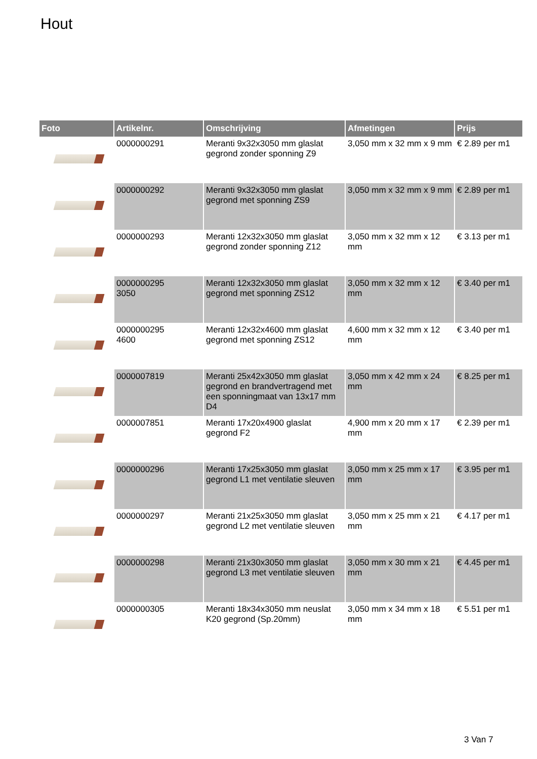Hout
| Foto | Artikelnr. | Omschrijving | Afmetingen | Prijs |
| --- | --- | --- | --- | --- |
| | 0000000291 | Meranti 9x32x3050 mm glaslat gegrond zonder sponning Z9 | 3,050 mm x 32 mm x 9 mm | € 2.89 per m1 |
| | 0000000292 | Meranti 9x32x3050 mm glaslat gegrond met sponning ZS9 | 3,050 mm x 32 mm x 9 mm | € 2.89 per m1 |
| | 0000000293 | Meranti 12x32x3050 mm glaslat gegrond zonder sponning Z12 | 3,050 mm x 32 mm x 12 mm | € 3.13 per m1 |
| | 0000000295 3050 | Meranti 12x32x3050 mm glaslat gegrond met sponning ZS12 | 3,050 mm x 32 mm x 12 mm | € 3.40 per m1 |
| | 0000000295 4600 | Meranti 12x32x4600 mm glaslat gegrond met sponning ZS12 | 4,600 mm x 32 mm x 12 mm | € 3.40 per m1 |
| | 0000007819 | Meranti 25x42x3050 mm glaslat gegrond en brandvertragend met een sponningmaat van 13x17 mm D4 | 3,050 mm x 42 mm x 24 mm | € 8.25 per m1 |
| | 0000007851 | Meranti 17x20x4900 glaslat gegrond F2 | 4,900 mm x 20 mm x 17 mm | € 2.39 per m1 |
| | 0000000296 | Meranti 17x25x3050 mm glaslat gegrond L1 met ventilatie sleuven | 3,050 mm x 25 mm x 17 mm | € 3.95 per m1 |
| | 0000000297 | Meranti 21x25x3050 mm glaslat gegrond L2 met ventilatie sleuven | 3,050 mm x 25 mm x 21 mm | € 4.17 per m1 |
| | 0000000298 | Meranti 21x30x3050 mm glaslat gegrond L3 met ventilatie sleuven | 3,050 mm x 30 mm x 21 mm | € 4.45 per m1 |
| | 0000000305 | Meranti 18x34x3050 mm neuslat K20 gegrond (Sp.20mm) | 3,050 mm x 34 mm x 18 mm | € 5.51 per m1 |
3 Van 7